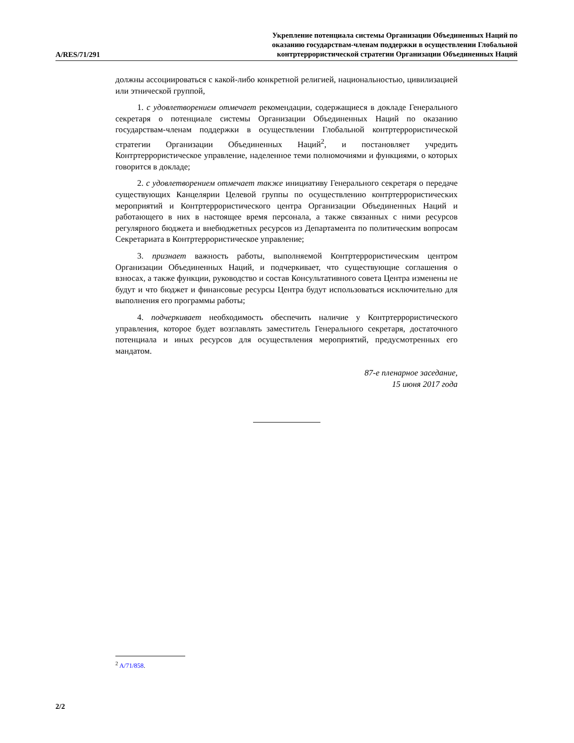A/RES/71/291
Укрепление потенциала системы Организации Объединенных Наций по
оказанию государствам-членам поддержки в осуществлении Глобальной
контртеррористической стратегии Организации Объединенных Наций
должны ассоциироваться с какой-либо конкретной религией, национальностью, цивилизацией или этнической группой,
1. с удовлетворением отмечает рекомендации, содержащиеся в докладе Генерального секретаря о потенциале системы Организации Объединенных Наций по оказанию государствам-членам поддержки в осуществлении Глобальной контртеррористической стратегии Организации Объединенных Наций<sup>2</sup>, и постановляет учредить Контртеррористическое управление, наделенное теми полномочиями и функциями, о которых говорится в докладе;
2. с удовлетворением отмечает также инициативу Генерального секретаря о передаче существующих Канцелярии Целевой группы по осуществлению контртеррористических мероприятий и Контртеррористического центра Организации Объединенных Наций и работающего в них в настоящее время персонала, а также связанных с ними ресурсов регулярного бюджета и внебюджетных ресурсов из Департамента по политическим вопросам Секретариата в Контртеррористическое управление;
3. признает важность работы, выполняемой Контртеррористическим центром Организации Объединенных Наций, и подчеркивает, что существующие соглашения о взносах, а также функции, руководство и состав Консультативного совета Центра изменены не будут и что бюджет и финансовые ресурсы Центра будут использоваться исключительно для выполнения его программы работы;
4. подчеркивает необходимость обеспечить наличие у Контртеррористического управления, которое будет возглавлять заместитель Генерального секретаря, достаточного потенциала и иных ресурсов для осуществления мероприятий, предусмотренных его мандатом.
87-е пленарное заседание,
15 июня 2017 года
<sup>2</sup> A/71/858.
2/2